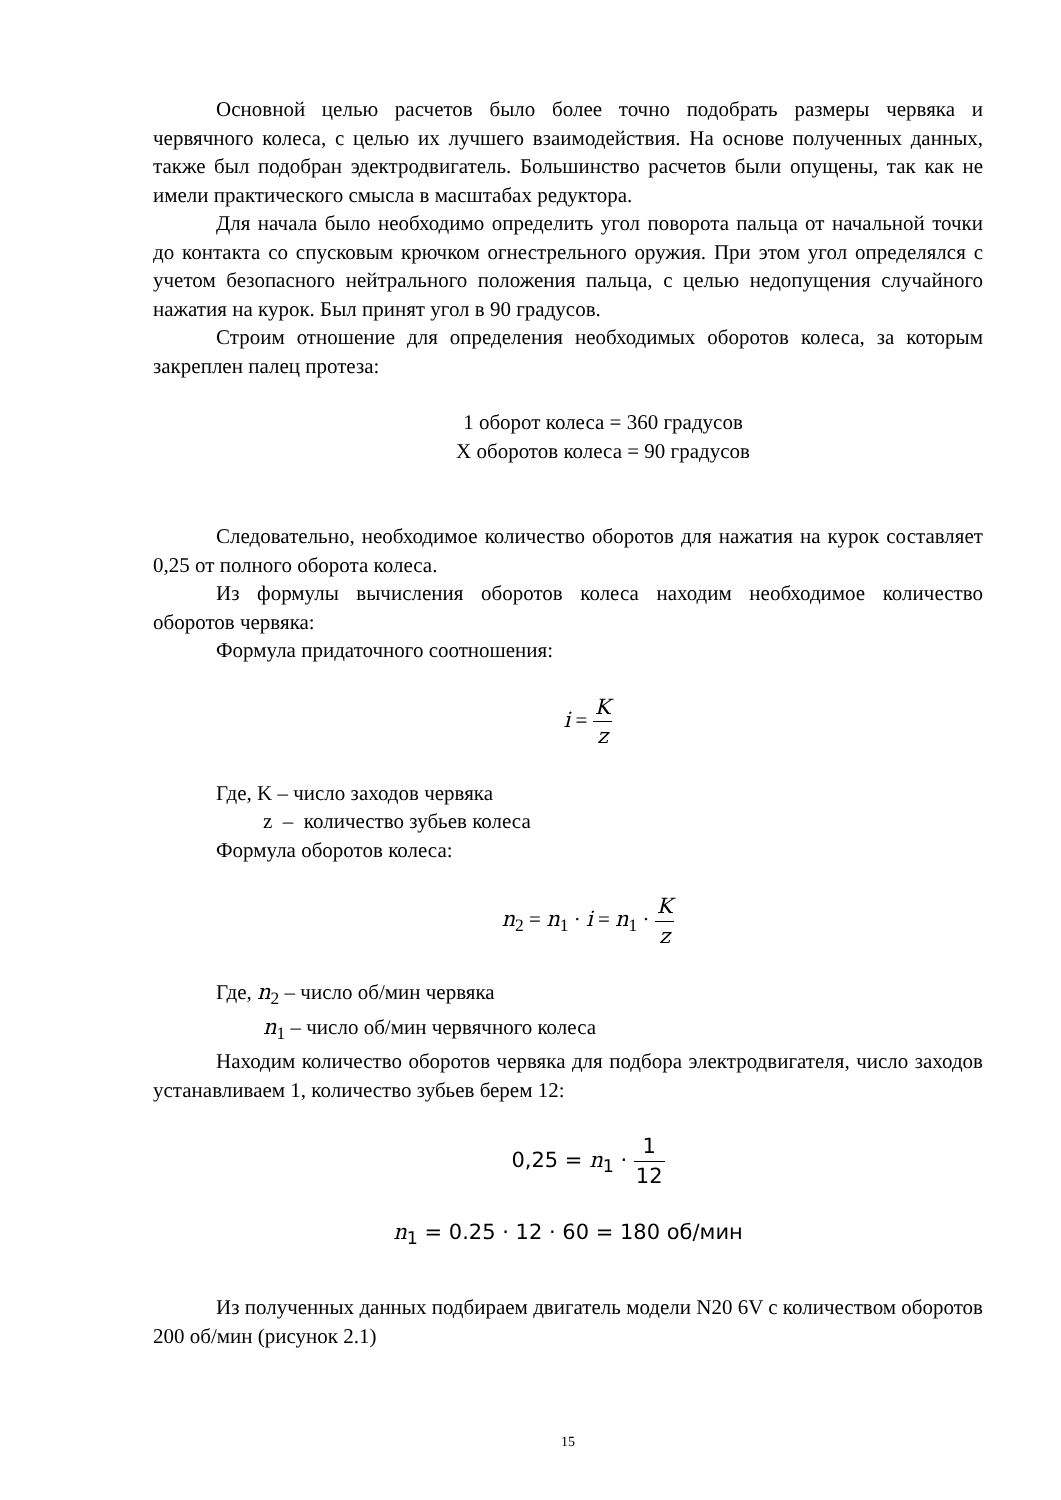Основной целью расчетов было более точно подобрать размеры червяка и червячного колеса, с целью их лучшего взаимодействия. На основе полученных данных, также был подобран эдектродвигатель. Большинство расчетов были опущены, так как не имели практического смысла в масштабах редуктора.
Для начала было необходимо определить угол поворота пальца от начальной точки до контакта со спусковым крючком огнестрельного оружия. При этом угол определялся с учетом безопасного нейтрального положения пальца, с целью недопущения случайного нажатия на курок. Был принят угол в 90 градусов.
Строим отношение для определения необходимых оборотов колеса, за которым закреплен палец протеза:
1 оборот колеса = 360 градусов
Х оборотов колеса = 90 градусов
Следовательно, необходимое количество оборотов для нажатия на курок составляет 0,25 от полного оборота колеса.
Из формулы вычисления оборотов колеса находим необходимое количество оборотов червяка:
Формула придаточного соотношения:
i = K z
Где, K – число заходов червяка
z – количество зубьев колеса
Формула оборотов колеса:
n<sub>2</sub> = n<sub>1</sub> · i = n<sub>1</sub> · K z
Где, n<sub>2</sub> – число об/мин червяка
n<sub>1</sub> – число об/мин червячного колеса
Находим количество оборотов червяка для подбора электродвигателя, число заходов устанавливаем 1, количество зубьев берем 12:
0,25 = n<sub>1</sub> · 1 12
n<sub>1</sub> = 0.25 · 12 · 60 = 180 об/мин
Из полученных данных подбираем двигатель модели N20 6V с количеством оборотов 200 об/мин (рисунок 2.1)
15